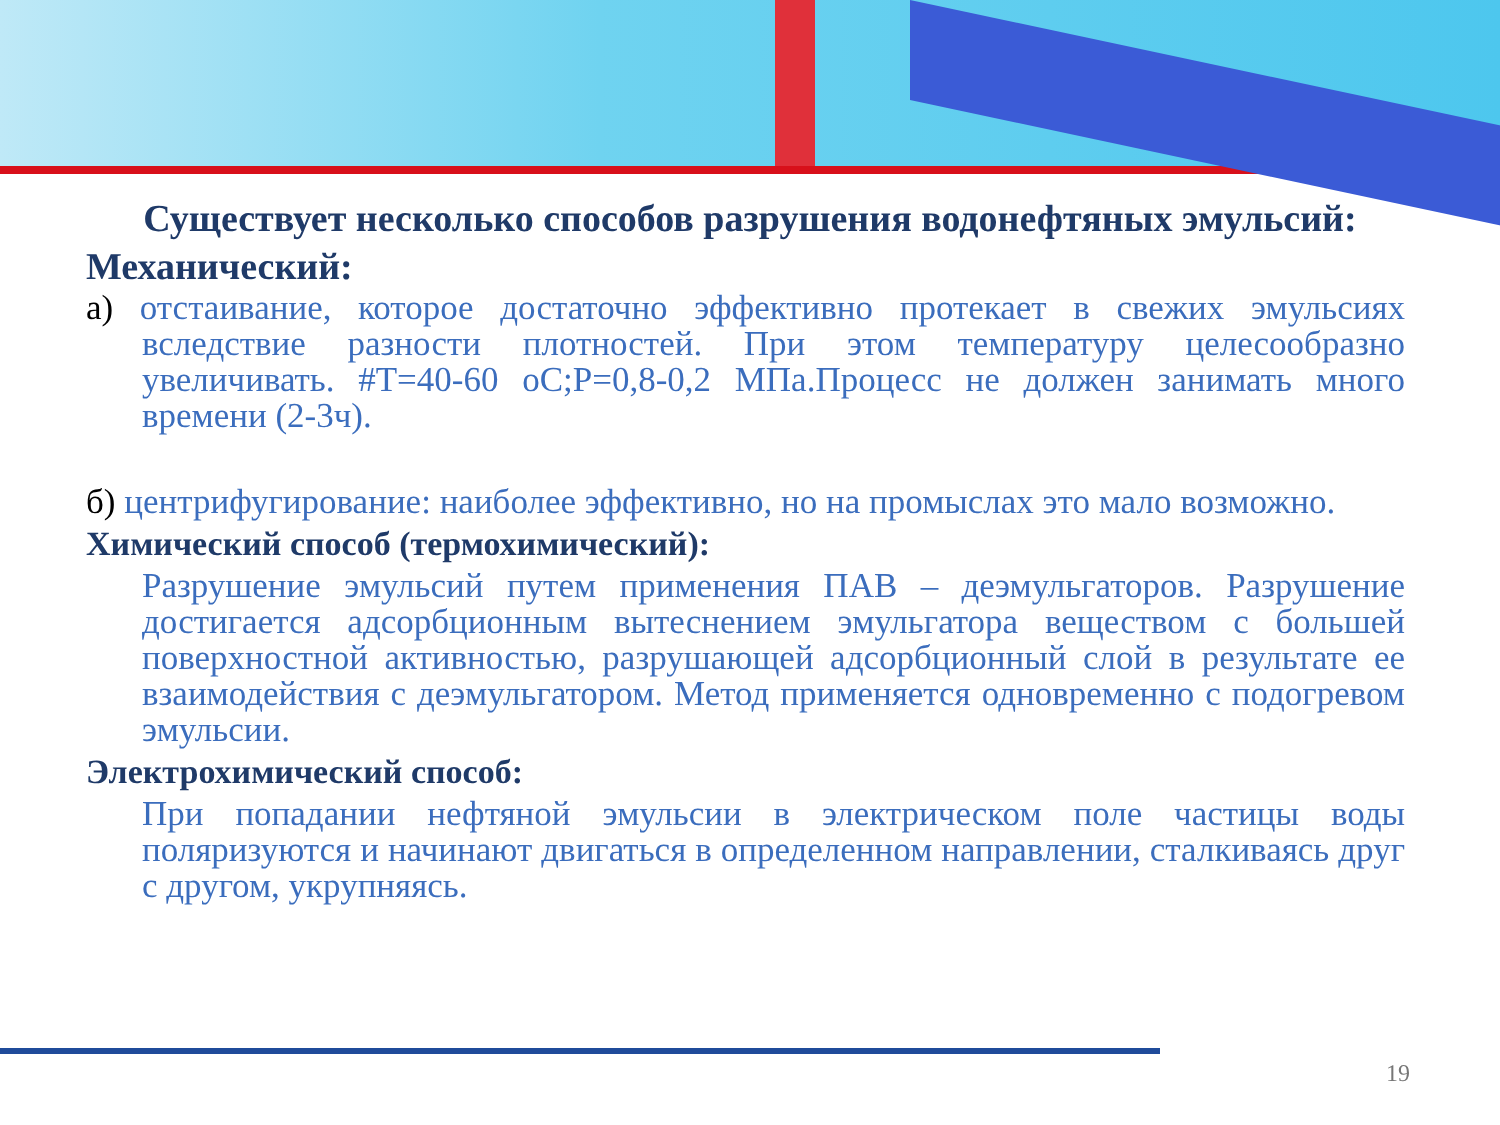Существует несколько способов разрушения водонефтяных эмульсий:
Механический:
а) отстаивание, которое достаточно эффективно протекает в свежих эмульсиях вследствие разности плотностей. При этом температуру целесообразно увеличивать. #Т=40-60 оС;Р=0,8-0,2 МПа.Процесс не должен занимать много времени (2-3ч).
б) центрифугирование: наиболее эффективно, но на промыслах это мало возможно.
Химический способ (термохимический):
Разрушение эмульсий путем применения ПАВ – деэмульгаторов. Разрушение достигается адсорбционным вытеснением эмульгатора веществом с большей поверхностной активностью, разрушающей адсорбционный слой в результате ее взаимодействия с деэмульгатором. Метод применяется одновременно с подогревом эмульсии.
Электрохимический способ:
При попадании нефтяной эмульсии в электрическом поле частицы воды поляризуются и начинают двигаться в определенном направлении, сталкиваясь друг с другом, укрупняясь.
19